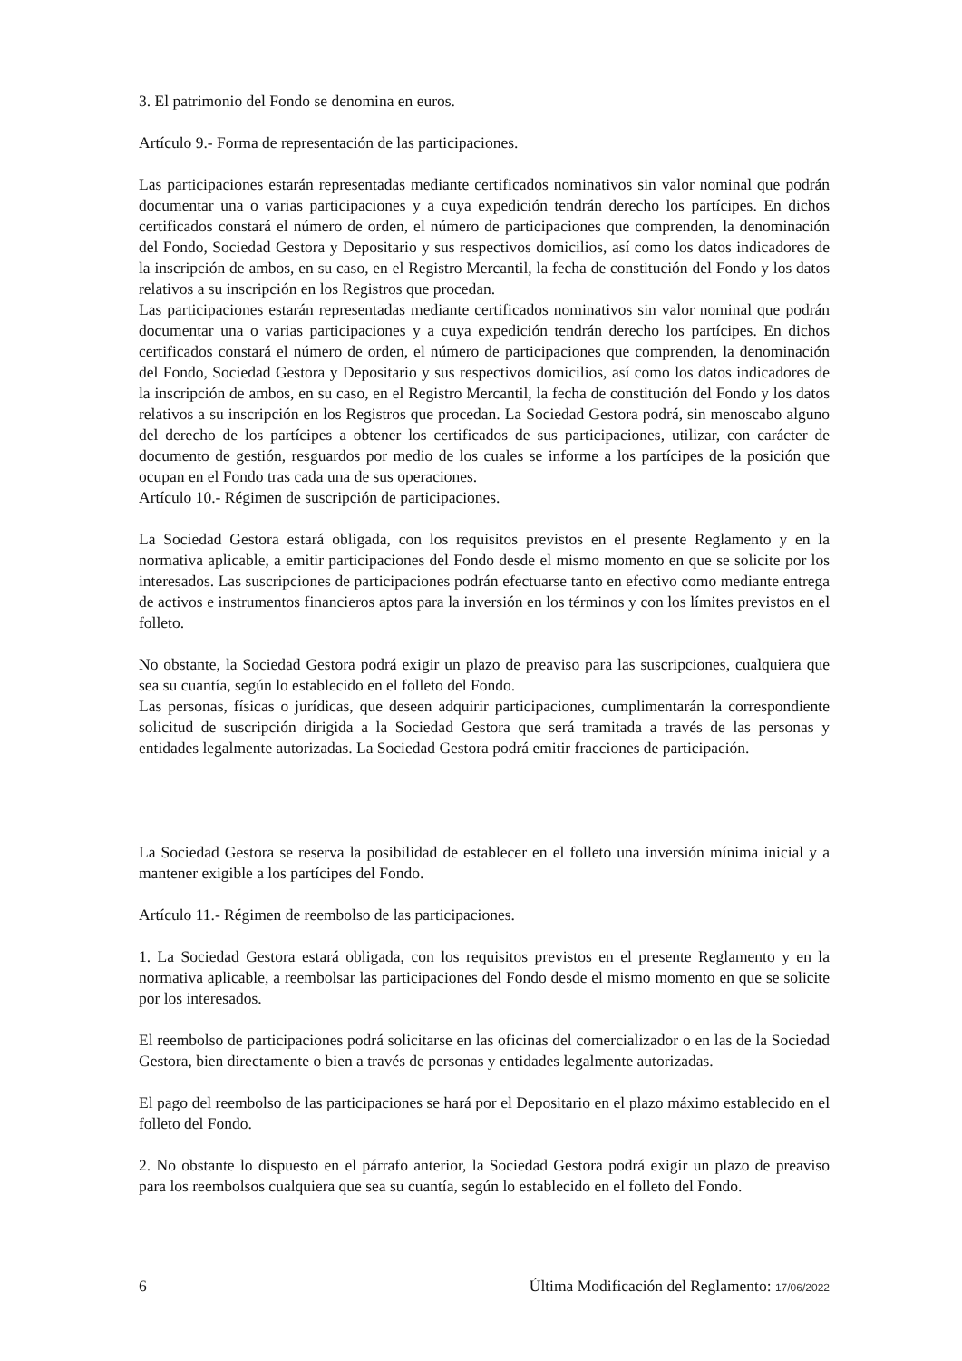3. El patrimonio del Fondo se denomina en euros.
Artículo 9.- Forma de representación de las participaciones.
Las participaciones estarán representadas mediante certificados nominativos sin valor nominal que podrán documentar una o varias participaciones y a cuya expedición tendrán derecho los partícipes. En dichos certificados constará el número de orden, el número de participaciones que comprenden, la denominación del Fondo, Sociedad Gestora y Depositario y sus respectivos domicilios, así como los datos indicadores de la inscripción de ambos, en su caso, en el Registro Mercantil, la fecha de constitución del Fondo y los datos relativos a su inscripción en los Registros que procedan.
Las participaciones estarán representadas mediante certificados nominativos sin valor nominal que podrán documentar una o varias participaciones y a cuya expedición tendrán derecho los partícipes. En dichos certificados constará el número de orden, el número de participaciones que comprenden, la denominación del Fondo, Sociedad Gestora y Depositario y sus respectivos domicilios, así como los datos indicadores de la inscripción de ambos, en su caso, en el Registro Mercantil, la fecha de constitución del Fondo y los datos relativos a su inscripción en los Registros que procedan. La Sociedad Gestora podrá, sin menoscabo alguno del derecho de los partícipes a obtener los certificados de sus participaciones, utilizar, con carácter de documento de gestión, resguardos por medio de los cuales se informe a los partícipes de la posición que ocupan en el Fondo tras cada una de sus operaciones.
Artículo 10.- Régimen de suscripción de participaciones.
La Sociedad Gestora estará obligada, con los requisitos previstos en el presente Reglamento y en la normativa aplicable, a emitir participaciones del Fondo desde el mismo momento en que se solicite por los interesados. Las suscripciones de participaciones podrán efectuarse tanto en efectivo como mediante entrega de activos e instrumentos financieros aptos para la inversión en los términos y con los límites previstos en el folleto.
No obstante, la Sociedad Gestora podrá exigir un plazo de preaviso para las suscripciones, cualquiera que sea su cuantía, según lo establecido en el folleto del Fondo.
Las personas, físicas o jurídicas, que deseen adquirir participaciones, cumplimentarán la correspondiente solicitud de suscripción dirigida a la Sociedad Gestora que será tramitada a través de las personas y entidades legalmente autorizadas. La Sociedad Gestora podrá emitir fracciones de participación.
La Sociedad Gestora se reserva la posibilidad de establecer en el folleto una inversión mínima inicial y a mantener exigible a los partícipes del Fondo.
Artículo 11.- Régimen de reembolso de las participaciones.
1. La Sociedad Gestora estará obligada, con los requisitos previstos en el presente Reglamento y en la normativa aplicable, a reembolsar las participaciones del Fondo desde el mismo momento en que se solicite por los interesados.
El reembolso de participaciones podrá solicitarse en las oficinas del comercializador o en las de la Sociedad Gestora, bien directamente o bien a través de personas y entidades legalmente autorizadas.
El pago del reembolso de las participaciones se hará por el Depositario en el plazo máximo establecido en el folleto del Fondo.
2. No obstante lo dispuesto en el párrafo anterior, la Sociedad Gestora podrá exigir un plazo de preaviso para los reembolsos cualquiera que sea su cuantía, según lo establecido en el folleto del Fondo.
6 Última Modificación del Reglamento: 17/06/2022